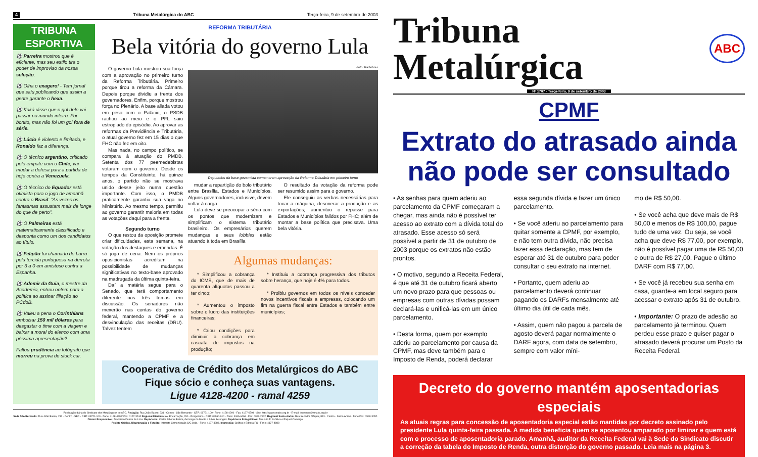4 Tribuna Metalúrgica do ABC Terça-feira, 9 de setembro de 2003
TRIBUNA ESPORTIVA
⚽ Parreira mostrou que é eficiente, mas seu estilo tira o poder de improviso da nossa seleção.
⚽ Olha o exagero! - Tem jornal que saiu publicando que assim a gente garante o hexa.
⚽ Kaká disse que o gol dele vai passar no mundo inteiro. Foi bonito, mas não foi um gol fora de série.
⚽ Lúcio é violento e limitado, e Ronaldo faz a diferença.
⚽ O técnico argentino, criticado pelo empate com o Chile, vai mudar a defesa para a partida de hoje contra a Venezuela.
⚽ O técnico do Equador está otimista para o jogo de amanhã contra o Brasil: “As vezes os fantasmas assustam mais de longe do que de perto”.
⚽ O Palmeiras está matematicamente classificado e desponta como um dos candidatos ao título.
⚽ Felipão foi chamado de burro pela torcida portuguesa na derrota por 3 a 0 em amistoso contra a Espanha.
⚽ Ademir da Guia, o mestre da Academia, entrou ontem para a política ao assinar filiação ao PCdoB.
⚽ Valeu a pena o Corinthians embolsar 150 mil dólares para desgastar o time com a viagem e baixar a moral do elenco com uma péssima apresentação?
Faltou prudência ao fotógrafo que morreu na prova de stock car.
REFORMA TRIBUTÁRIA
Bela vitória do governo Lula
O governo Lula mostrou sua força com a aprovação no primeiro turno da Reforma Tributária. Primeiro porque tirou a reforma da Câmara. Depois porque dividiu a frente dos governadores. Enfim, porque mostrou força no Plenário. A base aliada votou em peso com o Palácio, o PSDB rachou ao meio e o PFL saiu estropiado do episódio. Ao aprovar as reformas da Previdência e Tributária, o atual governo fez em 15 dias o que FHC não fez em oito.
Mas nada, no campo político, se compara à atuação do PMDB. Setenta dos 77 peemedebistas votaram com o governo. Desde os tempos da Constituinte, há quinze anos, o partido não se mostrava unido desse jeito numa questão importante. Com isso, o PMDB praticamente garantiu sua vaga no Ministério. Ao mesmo tempo, permitiu ao governo garantir maioria em todas as votações daqui para a frente.
Segundo turno
O que restou da oposição promete criar dificuldades, esta semana, na votação dos destaques e emendas. É só jogo de cena. Nem os próprios oposicionistas acreditam na possibilidade de mudanças significativas no texto-base aprovado na madrugada da última quinta-feira.
Daí a matéria segue para o Senado, que terá comportamento diferente nos três temas em discussão. Os senadores não mexerão nas contas do governo federal, mantendo a CPMF e a desvinculação das receitas (DRU). Talvez tentem
Foto: Radiobras
Deputados da base governista comemoram aprovação da Reforma Tributária em primeiro turno
mudar a repartição do bolo tributário entre Brasília, Estados e Municípios. Alguns governadores, inclusive, devem voltar à carga.
Lula deve se preocupar a sério com os pontos que modernizam e simplificam o sistema tributário brasileiro. Os empresários querem mudanças e seus lobbies estão atuando à toda em Brasília
O resultado da votação da reforma pode ser resumido assim para o governo.
Ele conseguiu as verbas necessárias para tocar a máquina, desonerar a produção e as exportações; aumentou o repasse para Estados e Municípios falidos por FHC; além de montar a base política que precisava. Uma bela vitória.
Algumas mudanças:
* Simplificou a cobrança do ICMS, que de mais de quarenta alíquotas passou a ter cinco;
* Aumentou o imposto sobre o lucro das instituições financeiras;
* Criou condições para diminuir a cobrança em cascata de impostos na produção;
* Instituiu a cobrança progressiva dos tributos sobre herança, que hoje é 4% para todos.
* Proibiu governos em todos os níveis conceder novos incentivos fiscais a empresas, colocando um fim na guerra fiscal entre Estados e também entre municípios;
Cooperativa de Crédito dos Metalúrgicos do ABC
Fique sócio e conheça suas vantagens.
Ligue 4128-4200 - ramal 4259
Publicação diária do Sindicato dos Metalúrgicos do ABC. Redação: Rua João Basso, 231 - Centro - São Bernardo - CEP: 09721-100 - Fone: 4128-4200 - Fax: 4127-6794 - Site: http://www.smabc.org.br - E-mail: imprensa@smabc.org.br
Sede São Bernardo: Rua João Basso, 231 - Centro - SBC - CEP: 09721-100 - Fone: 4128-4200/ Fax: 4127-3244 Regional Diadema: Av. Encarnação, 290 - Piraporinha - CEP: 09960-010 - Fone: 4066-6468 - Fax: 4066-2902. Regional Santo André: Rua Senador Fláquer, 813 - Centro - Santo André - Fone/Fax: 4990-3052. Diretor Responsável: Francisco Duarte de Lima. Repórteres: Carlos Alberto Balista, Gonzaga do Monte e Silvio Berengani Repórteres Fotográficos: Januário F. da Silva e Raquel Camargo.
Projeto Gráfico, Diagramação e Fotolito: Interarte Comunicação S/C Ltda. - Fone: 4127-4888. Impressão: Gráfica e Editora FG - Fone: 4127-4888
Tribuna Metalúrgica
ABC
Nº 1707 - Terça-feira, 9 de setembro de 2003
CPMF
Extrato do atrasado ainda não pode ser consultado
• As senhas para quem aderiu ao parcelamento da CPMF começaram a chegar, mas ainda não é possível ter acesso ao extrato com a dívida total do atrasado. Esse acesso só será possível a partir de 31 de outubro de 2003 porque os extratos não estão prontos.
• O motivo, segundo a Receita Federal, é que até 31 de outubro ficará aberto um novo prazo para que pessoas ou empresas com outras dívidas possam declará-las e unificá-las em um único parcelamento.
• Desta forma, quem por exemplo aderiu ao parcelamento por causa da CPMF, mas deve também para o Imposto de Renda, poderá declarar
essa segunda dívida e fazer um único parcelamento.
• Se você aderiu ao parcelamento para quitar somente a CPMF, por exemplo, e não tem outra dívida, não precisa fazer essa declaração, mas tem de esperar até 31 de outubro para poder consultar o seu extrato na internet.
• Portanto, quem aderiu ao parcelamento deverá continuar pagando os DARFs mensalmente até último dia útil de cada mês.
• Assim, quem não pagou a parcela de agosto deverá pagar normalmente o DARF agora, com data de setembro, sempre com valor míni-
mo de R$ 50,00.
• Se você acha que deve mais de R$ 50,00 e menos de R$ 100,00, pague tudo de uma vez. Ou seja, se você acha que deve R$ 77,00, por exemplo, não é possível pagar uma de R$ 50,00 e outra de R$ 27,00. Pague o último DARF com R$ 77,00.
• Se você já recebeu sua senha em casa, guarde-a em local seguro para acessar o extrato após 31 de outubro.
• Importante: O prazo de adesão ao parcelamento já terminou. Quem perdeu esse prazo e quiser pagar o atrasado deverá procurar um Posto da Receita Federal.
Decreto do governo mantém aposentadorias especiais
As atuais regras para concessão de aposentadoria especial estão mantidas por decreto assinado pelo presidente Lula quinta-feira passada. A medida beneficia quem se aposentou amparado por liminar e quem está com o processo de aposentadoria parado. Amanhã, auditor da Receita Federal vai à Sede do Sindicato discutir a correção da tabela do Imposto de Renda, outra distorção do governo passado. Leia mais na página 3.